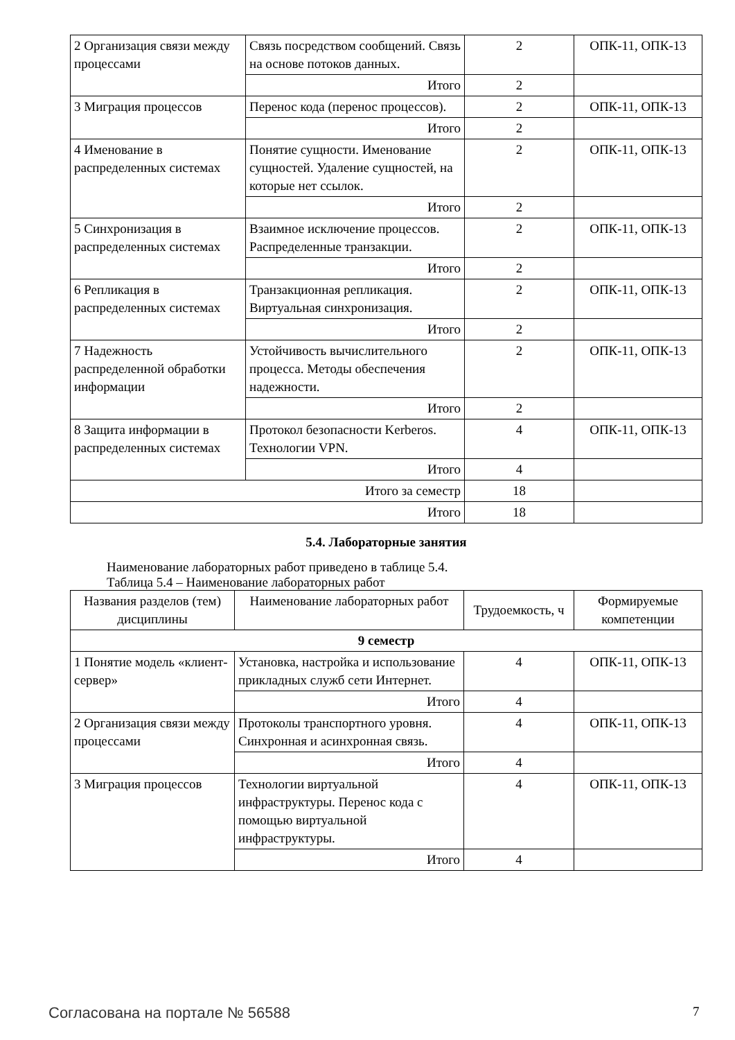| 2 Организация связи между процессами | Связь посредством сообщений. Связь на основе потоков данных. | 2 | ОПК-11, ОПК-13 |
| | Итого | 2 | |
| 3 Миграция процессов | Перенос кода (перенос процессов). | 2 | ОПК-11, ОПК-13 |
| | Итого | 2 | |
| 4 Именование в распределенных системах | Понятие сущности. Именование сущностей. Удаление сущностей, на которые нет ссылок. | 2 | ОПК-11, ОПК-13 |
| | Итого | 2 | |
| 5 Синхронизация в распределенных системах | Взаимное исключение процессов. Распределенные транзакции. | 2 | ОПК-11, ОПК-13 |
| | Итого | 2 | |
| 6 Репликация в распределенных системах | Транзакционная репликация. Виртуальная синхронизация. | 2 | ОПК-11, ОПК-13 |
| | Итого | 2 | |
| 7 Надежность распределенной обработки информации | Устойчивость вычислительного процесса. Методы обеспечения надежности. | 2 | ОПК-11, ОПК-13 |
| | Итого | 2 | |
| 8 Защита информации в распределенных системах | Протокол безопасности Kerberos. Технологии VPN. | 4 | ОПК-11, ОПК-13 |
| | Итого | 4 | |
| Итого за семестр | | 18 | |
| Итого | | 18 | |
5.4. Лабораторные занятия
Наименование лабораторных работ приведено в таблице 5.4.
Таблица 5.4 – Наименование лабораторных работ
| Названия разделов (тем) дисциплины | Наименование лабораторных работ | Трудоемкость, ч | Формируемые компетенции |
| --- | --- | --- | --- |
| 9 семестр | | | |
| 1 Понятие модель «клиент-сервер» | Установка, настройка и использование прикладных служб сети Интернет. | 4 | ОПК-11, ОПК-13 |
| | Итого | 4 | |
| 2 Организация связи между процессами | Протоколы транспортного уровня. Синхронная и асинхронная связь. | 4 | ОПК-11, ОПК-13 |
| | Итого | 4 | |
| 3 Миграция процессов | Технологии виртуальной инфраструктуры. Перенос кода с помощью виртуальной инфраструктуры. | 4 | ОПК-11, ОПК-13 |
| | Итого | 4 | |
Согласована на портале № 56588 7